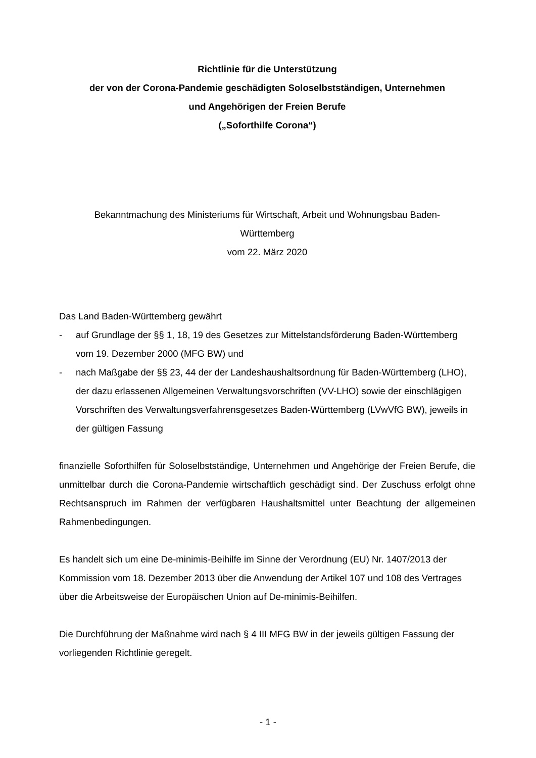Richtlinie für die Unterstützung
der von der Corona-Pandemie geschädigten Soloselbstständigen, Unternehmen
und Angehörigen der Freien Berufe
(„Soforthilfe Corona“)
Bekanntmachung des Ministeriums für Wirtschaft, Arbeit und Wohnungsbau Baden-
Württemberg
vom 22. März 2020
Das Land Baden-Württemberg gewährt
- auf Grundlage der §§ 1, 18, 19 des Gesetzes zur Mittelstandsförderung Baden-Württemberg vom 19. Dezember 2000 (MFG BW) und
- nach Maßgabe der §§ 23, 44 der der Landeshaushaltsordnung für Baden-Württemberg (LHO), der dazu erlassenen Allgemeinen Verwaltungsvorschriften (VV-LHO) sowie der einschlägigen Vorschriften des Verwaltungsverfahrensgesetzes Baden-Württemberg (LVwVfG BW), jeweils in der gültigen Fassung
finanzielle Soforthilfen für Soloselbstständige, Unternehmen und Angehörige der Freien Berufe, die unmittelbar durch die Corona-Pandemie wirtschaftlich geschädigt sind. Der Zuschuss erfolgt ohne Rechtsanspruch im Rahmen der verfügbaren Haushaltsmittel unter Beachtung der allgemeinen Rahmenbedingungen.
Es handelt sich um eine De-minimis-Beihilfe im Sinne der Verordnung (EU) Nr. 1407/2013 der Kommission vom 18. Dezember 2013 über die Anwendung der Artikel 107 und 108 des Vertrages über die Arbeitsweise der Europäischen Union auf De-minimis-Beihilfen.
Die Durchführung der Maßnahme wird nach § 4 III MFG BW in der jeweils gültigen Fassung der vorliegenden Richtlinie geregelt.
- 1 -